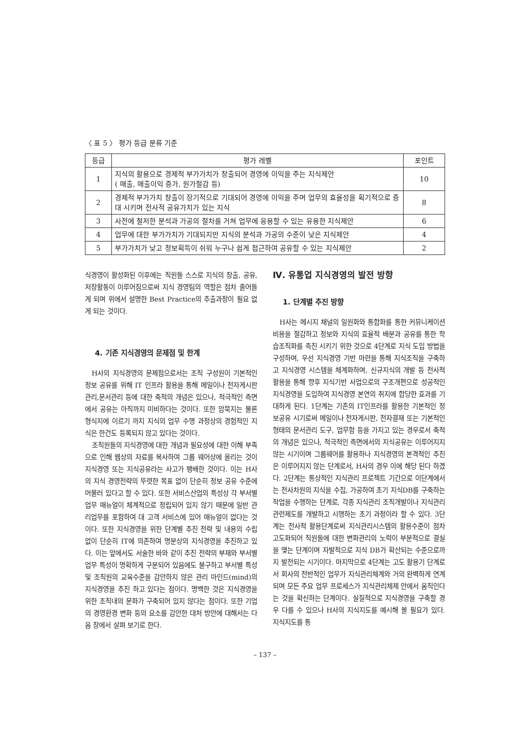〈 표 5 〉 평가 등급 분류 기준
| 등급 | 평가 레벨 | 포인트 |
| --- | --- | --- |
| 1 | 지식의 활용으로 경제적 부가가치가 창출되어 경영에 이익을 주는 지식제안 ( 매출, 매출이익 증가, 원가절감 등) | 10 |
| 2 | 경제적 부가가치 창출이 장기적으로 기대되어 경영에 이익을 주며 업무의 효율성을 획기적으로 증대 시키며 전사적 공유가치가 있는 지식 | 8 |
| 3 | 사전에 철저한 분석과 가공의 절차를 거쳐 업무에 응용할 수 있는 유용한 지식제안 | 6 |
| 4 | 업무에 대한 부가가치가 기대되지만 지식의 분석과 가공의 수준이 낮은 지식제안 | 4 |
| 5 | 부가가치가 낮고 정보획득이 쉬워 누구나 쉽게 접근하여 공유할 수 있는 지식제안 | 2 |
식경영이 활성화된 이후에는 직원들 스스로 지식의 창출, 공유, 저장활동이 이루어짐으로써 지식 경영팀의 역할은 점차 줄어들게 되며 위에서 설명한 Best Practice의 추출과정이 필요 없게 되는 것이다.
4. 기존 지식경영의 문제점 및 한계
H사의 지식경영의 문제점으로서는 조직 구성원이 기본적인 정보 공유를 위해 IT 인프라 활용을 통해 메일이나 전자게시판 관리,문서관리 등에 대한 축적의 개념은 있으나, 적극적인 측면에서 공유는 아직까지 미비하다는 것이다. 또한 암묵지는 물론 형식지에 이르기 까지 지식의 업무 수행 과정상의 경험적인 지식은 한건도 등록되지 않고 있다는 것이다.
조직원들의 지식경영에 대한 개념과 필요성에 대한 이해 부족으로 인해 웹상의 자료를 복사하여 그룹 웨어상에 올리는 것이 지식경영 또는 지식공유라는 사고가 팽배한 것이다. 이는 H사의 지식 경영전략의 뚜렷한 목표 없이 단순히 정보 공유 수준에 머물러 있다고 할 수 있다. 또한 서비스산업의 특성상 각 부서별 업무 매뉴얼이 체계적으로 정립되어 있지 않기 때문에 일반 관리업무를 포함하여 대 고객 서비스에 있어 매뉴얼이 없다는 것이다. 또한 지식경영을 위한 단계별 추진 전략 및 내용의 수립 없이 단순히 IT에 의존하여 명분상의 지식경영을 추진하고 있다. 이는 앞에서도 서술한 바와 같이 추진 전략의 부재와 부서별 업무 특성이 명확하게 구분되어 있음에도 불구하고 부서별 특성 및 조직원의 교육수준을 감안하지 않은 관리 마인드(mind)의 지식경영을 추진 하고 있다는 점이다. 명백한 것은 지식경영을 위한 조직내의 문화가 구축되어 있지 않다는 점이다. 또한 기업의 경영환경 변화 등의 요소를 감안한 대처 방안에 대해서는 다음 장에서 살펴 보기로 한다.
Ⅳ. 유통업 지식경영의 발전 방향
1. 단계별 추진 방향
H사는 메시지 채널의 일원화와 통합화를 통한 커뮤니케이션 비용을 절감하고 정보와 지식의 효율적 배분과 공유를 통한 학습조직화를 촉진 시키기 위한 것으로 4단계로 지식 도입 방법을 구성하며, 우선 지식경영 기반 마련을 통해 지식조직을 구축하고 지식경영 시스템을 체계화하며, 신규지식의 개발 등 전사적 활용을 통해 향후 지식기반 사업으로의 구조개편으로 성공적인 지식경영을 도입하여 지식경영 본연의 취지에 합당한 효과를 기대하게 된다. 1단계는 기존의 IT인프라를 활용한 기본적인 정보공유 시기로써 메일이나 전자게시판, 전자결재 또는 기본적인 형태의 문서관리 도구, 업무함 등을 가지고 있는 경우로서 축적의 개념은 있으나, 적극적인 측면에서의 지식공유는 이루어지지 않는 시기이며 그룹웨어를 활용하나 지식경영의 본격적인 추진은 이루어지지 않는 단계로서, H사의 경우 이에 해당 된다 하겠다. 2단계는 통상적인 지식관리 프로젝트 기간으로 이단계에서는 전사차원의 지식을 수집, 가공하여 초기 지식DB를 구축하는 작업을 수행하는 단계로, 각종 지식관리 조직개발이나 지식관리 관련제도를 개발하고 시행하는 초기 과정이라 할 수 있다. 3단계는 전사적 활용단계로써 지식관리시스템의 활용수준이 점차 고도화되어 직원들에 대한 변화관리의 노력이 부분적으로 결실을 맺는 단계이며 자발적으로 지식 DB가 확산되는 수준으로까지 발전되는 시기이다. 마지막으로 4단계는 고도 활용기 단계로서 회사의 전반적인 업무가 지식관리체계와 거의 완벽하게 연계되며 모든 주요 업무 프로세스가 지식관리체제 안에서 움직인다는 것을 확신하는 단계이다. 실질적으로 지식경영을 구축할 경우 다를 수 있으나 H사의 지식지도를 예시해 볼 필요가 있다. 지식지도를 통
– 137 –